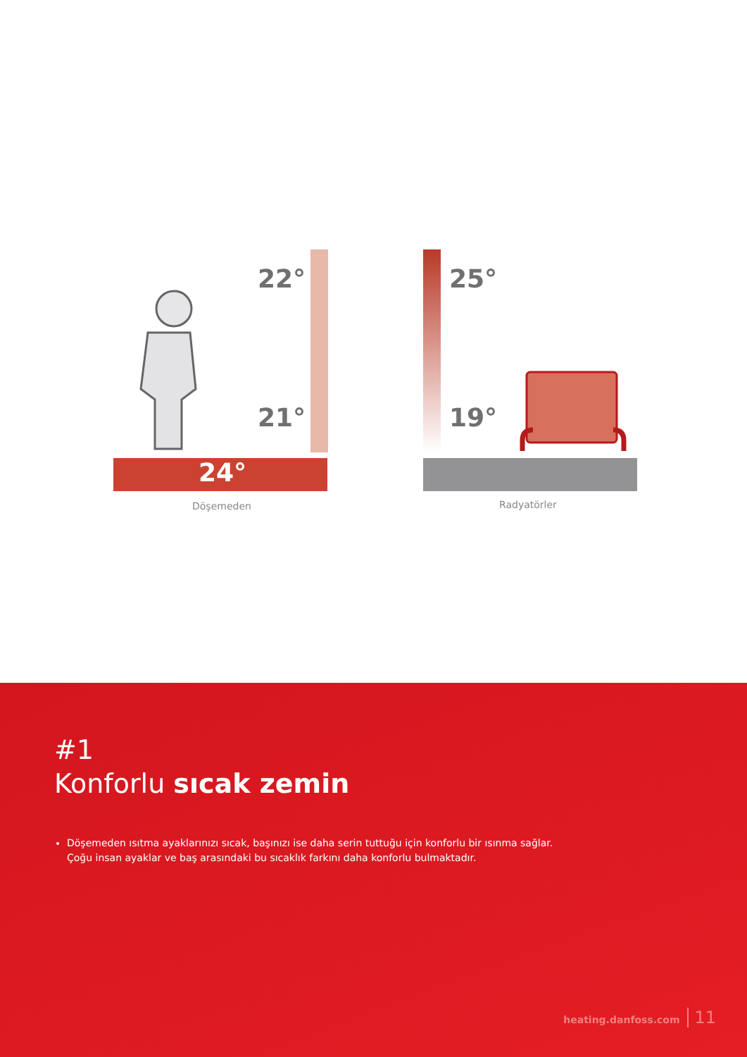22°
21°
25°
19°
24°
Döşemeden Radyatörler
#1
Konforlu sıcak zemin
Döşemeden ısıtma ayaklarınızı sıcak, başınızı ise daha serin tuttuğu için konforlu bir ısınma sağlar.
Çoğu insan ayaklar ve baş arasındaki bu sıcaklık farkını daha konforlu bulmaktadır.
heating.danfoss.com 11